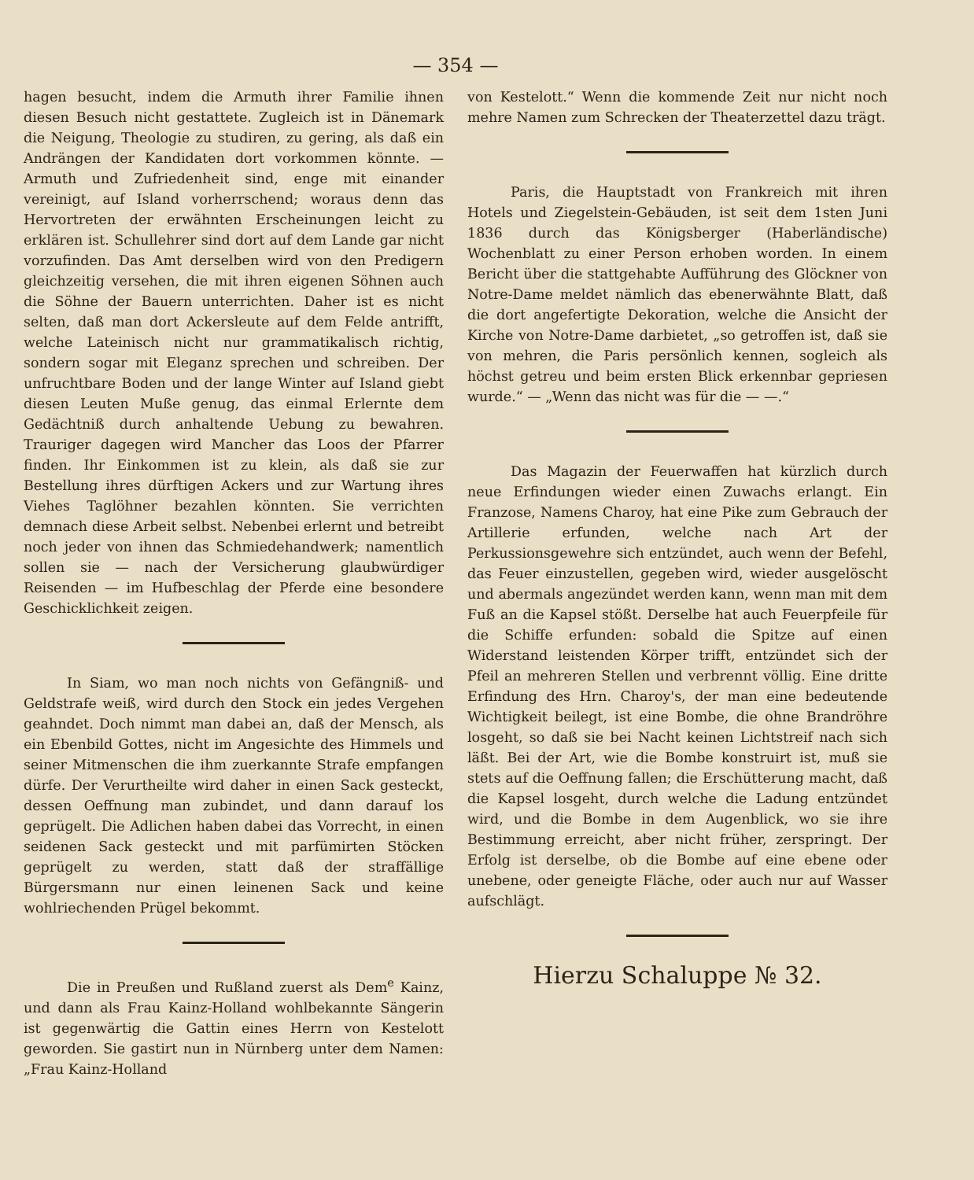— 354 —
hagen besucht, indem die Armuth ihrer Familie ihnen diesen Besuch nicht gestattete. Zugleich ist in Dänemark die Neigung, Theologie zu studiren, zu gering, als daß ein Andrängen der Kandidaten dort vorkommen könnte. — Armuth und Zufriedenheit sind, enge mit einander vereinigt, auf Island vorherrschend; woraus denn das Hervortreten der erwähnten Erscheinungen leicht zu erklären ist. Schullehrer sind dort auf dem Lande gar nicht vorzufinden. Das Amt derselben wird von den Predigern gleichzeitig versehen, die mit ihren eigenen Söhnen auch die Söhne der Bauern unterrichten. Daher ist es nicht selten, daß man dort Ackersleute auf dem Felde antrifft, welche Lateinisch nicht nur grammatikalisch richtig, sondern sogar mit Eleganz sprechen und schreiben. Der unfruchtbare Boden und der lange Winter auf Island giebt diesen Leuten Muße genug, das einmal Erlernte dem Gedächtniß durch anhaltende Uebung zu bewahren. Trauriger dagegen wird Mancher das Loos der Pfarrer finden. Ihr Einkommen ist zu klein, als daß sie zur Bestellung ihres dürftigen Ackers und zur Wartung ihres Viehes Taglöhner bezahlen könnten. Sie verrichten demnach diese Arbeit selbst. Nebenbei erlernt und betreibt noch jeder von ihnen das Schmiedehandwerk; namentlich sollen sie — nach der Versicherung glaubwürdiger Reisenden — im Hufbeschlag der Pferde eine besondere Geschicklichkeit zeigen.
In Siam, wo man noch nichts von Gefängniß- und Geldstrafe weiß, wird durch den Stock ein jedes Vergehen geahndet. Doch nimmt man dabei an, daß der Mensch, als ein Ebenbild Gottes, nicht im Angesichte des Himmels und seiner Mitmenschen die ihm zuerkannte Strafe empfangen dürfe. Der Verurtheilte wird daher in einen Sack gesteckt, dessen Oeffnung man zubindet, und dann darauf los geprügelt. Die Adlichen haben dabei das Vorrecht, in einen seidenen Sack gesteckt und mit parfümirten Stöcken geprügelt zu werden, statt daß der straffällige Bürgersmann nur einen leinenen Sack und keine wohlriechenden Prügel bekommt.
Die in Preußen und Rußland zuerst als Dem<sup>e</sup> Kainz, und dann als Frau Kainz-Holland wohlbekannte Sängerin ist gegenwärtig die Gattin eines Herrn von Kestelott geworden. Sie gastirt nun in Nürnberg unter dem Namen: „Frau Kainz-Holland
von Kestelott.“ Wenn die kommende Zeit nur nicht noch mehre Namen zum Schrecken der Theaterzettel dazu trägt.
Paris, die Hauptstadt von Frankreich mit ihren Hotels und Ziegelstein-Gebäuden, ist seit dem 1sten Juni 1836 durch das Königsberger (Haberländische) Wochenblatt zu einer Person erhoben worden. In einem Bericht über die stattgehabte Aufführung des Glöckner von Notre-Dame meldet nämlich das ebenerwähnte Blatt, daß die dort angefertigte Dekoration, welche die Ansicht der Kirche von Notre-Dame darbietet, „so getroffen ist, daß sie von mehren, die Paris persönlich kennen, sogleich als höchst getreu und beim ersten Blick erkennbar gepriesen wurde.“ — „Wenn das nicht was für die — —.“
Das Magazin der Feuerwaffen hat kürzlich durch neue Erfindungen wieder einen Zuwachs erlangt. Ein Franzose, Namens Charoy, hat eine Pike zum Gebrauch der Artillerie erfunden, welche nach Art der Perkussionsgewehre sich entzündet, auch wenn der Befehl, das Feuer einzustellen, gegeben wird, wieder ausgelöscht und abermals angezündet werden kann, wenn man mit dem Fuß an die Kapsel stößt. Derselbe hat auch Feuerpfeile für die Schiffe erfunden: sobald die Spitze auf einen Widerstand leistenden Körper trifft, entzündet sich der Pfeil an mehreren Stellen und verbrennt völlig. Eine dritte Erfindung des Hrn. Charoy's, der man eine bedeutende Wichtigkeit beilegt, ist eine Bombe, die ohne Brandröhre losgeht, so daß sie bei Nacht keinen Lichtstreif nach sich läßt. Bei der Art, wie die Bombe konstruirt ist, muß sie stets auf die Oeffnung fallen; die Erschütterung macht, daß die Kapsel losgeht, durch welche die Ladung entzündet wird, und die Bombe in dem Augenblick, wo sie ihre Bestimmung erreicht, aber nicht früher, zerspringt. Der Erfolg ist derselbe, ob die Bombe auf eine ebene oder unebene, oder geneigte Fläche, oder auch nur auf Wasser aufschlägt.
Hierzu Schaluppe № 32.